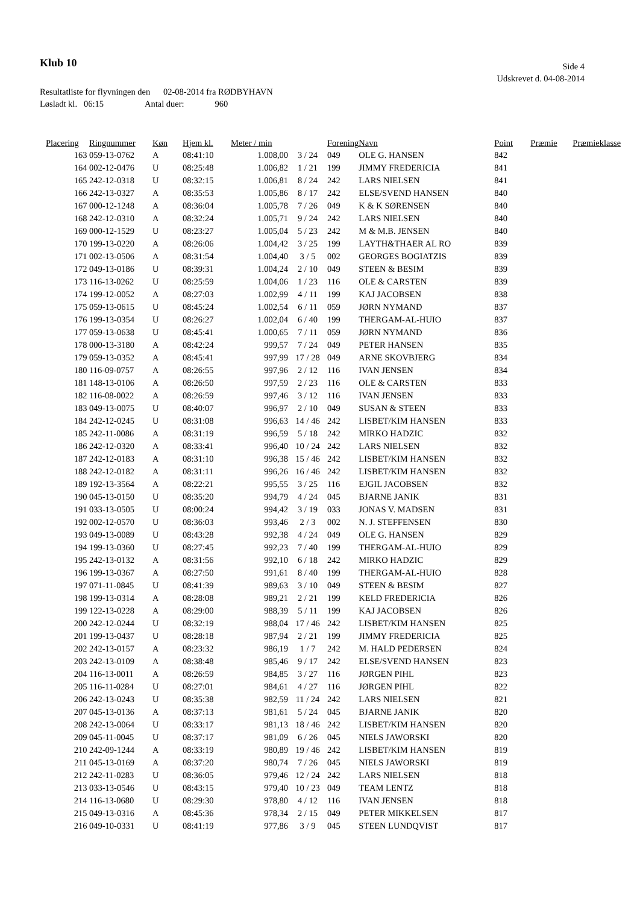Klub 10
Side 4
Udskrevet d. 04-08-2014
Resultatliste for flyvningen den 02-08-2014 fra RØDBYHAVN
Løsladt kl. 06:15 Antal duer: 960
| Placering | Ringnummer | Køn | Hjem kl. | Meter / min | | Forening | Navn | Point | Præmie | Præmieklasse |
| --- | --- | --- | --- | --- | --- | --- | --- | --- | --- | --- |
| 163 | 059-13-0762 | A | 08:41:10 | 1.008,00 | 3 / 24 | 049 | OLE G. HANSEN | 842 | | |
| 164 | 002-12-0476 | U | 08:25:48 | 1.006,82 | 1 / 21 | 199 | JIMMY FREDERICIA | 841 | | |
| 165 | 242-12-0318 | U | 08:32:15 | 1.006,81 | 8 / 24 | 242 | LARS NIELSEN | 841 | | |
| 166 | 242-13-0327 | A | 08:35:53 | 1.005,86 | 8 / 17 | 242 | ELSE/SVEND HANSEN | 840 | | |
| 167 | 000-12-1248 | A | 08:36:04 | 1.005,78 | 7 / 26 | 049 | K & K SØRENSEN | 840 | | |
| 168 | 242-12-0310 | A | 08:32:24 | 1.005,71 | 9 / 24 | 242 | LARS NIELSEN | 840 | | |
| 169 | 000-12-1529 | U | 08:23:27 | 1.005,04 | 5 / 23 | 242 | M & M.B. JENSEN | 840 | | |
| 170 | 199-13-0220 | A | 08:26:06 | 1.004,42 | 3 / 25 | 199 | LAYTH&THAER AL RO | 839 | | |
| 171 | 002-13-0506 | A | 08:31:54 | 1.004,40 | 3 / 5 | 002 | GEORGES BOGIATZIS | 839 | | |
| 172 | 049-13-0186 | U | 08:39:31 | 1.004,24 | 2 / 10 | 049 | STEEN & BESIM | 839 | | |
| 173 | 116-13-0262 | U | 08:25:59 | 1.004,06 | 1 / 23 | 116 | OLE & CARSTEN | 839 | | |
| 174 | 199-12-0052 | A | 08:27:03 | 1.002,99 | 4 / 11 | 199 | KAJ JACOBSEN | 838 | | |
| 175 | 059-13-0615 | U | 08:45:24 | 1.002,54 | 6 / 11 | 059 | JØRN NYMAND | 837 | | |
| 176 | 199-13-0354 | U | 08:26:27 | 1.002,04 | 6 / 40 | 199 | THERGAM-AL-HUIO | 837 | | |
| 177 | 059-13-0638 | U | 08:45:41 | 1.000,65 | 7 / 11 | 059 | JØRN NYMAND | 836 | | |
| 178 | 000-13-3180 | A | 08:42:24 | 999,57 | 7 / 24 | 049 | PETER HANSEN | 835 | | |
| 179 | 059-13-0352 | A | 08:45:41 | 997,99 | 17 / 28 | 049 | ARNE SKOVBJERG | 834 | | |
| 180 | 116-09-0757 | A | 08:26:55 | 997,96 | 2 / 12 | 116 | IVAN JENSEN | 834 | | |
| 181 | 148-13-0106 | A | 08:26:50 | 997,59 | 2 / 23 | 116 | OLE & CARSTEN | 833 | | |
| 182 | 116-08-0022 | A | 08:26:59 | 997,46 | 3 / 12 | 116 | IVAN JENSEN | 833 | | |
| 183 | 049-13-0075 | U | 08:40:07 | 996,97 | 2 / 10 | 049 | SUSAN & STEEN | 833 | | |
| 184 | 242-12-0245 | U | 08:31:08 | 996,63 | 14 / 46 | 242 | LISBET/KIM HANSEN | 833 | | |
| 185 | 242-11-0086 | A | 08:31:19 | 996,59 | 5 / 18 | 242 | MIRKO HADZIC | 832 | | |
| 186 | 242-12-0320 | A | 08:33:41 | 996,40 | 10 / 24 | 242 | LARS NIELSEN | 832 | | |
| 187 | 242-12-0183 | A | 08:31:10 | 996,38 | 15 / 46 | 242 | LISBET/KIM HANSEN | 832 | | |
| 188 | 242-12-0182 | A | 08:31:11 | 996,26 | 16 / 46 | 242 | LISBET/KIM HANSEN | 832 | | |
| 189 | 192-13-3564 | A | 08:22:21 | 995,55 | 3 / 25 | 116 | EJGIL JACOBSEN | 832 | | |
| 190 | 045-13-0150 | U | 08:35:20 | 994,79 | 4 / 24 | 045 | BJARNE JANIK | 831 | | |
| 191 | 033-13-0505 | U | 08:00:24 | 994,42 | 3 / 19 | 033 | JONAS V. MADSEN | 831 | | |
| 192 | 002-12-0570 | U | 08:36:03 | 993,46 | 2 / 3 | 002 | N. J. STEFFENSEN | 830 | | |
| 193 | 049-13-0089 | U | 08:43:28 | 992,38 | 4 / 24 | 049 | OLE G. HANSEN | 829 | | |
| 194 | 199-13-0360 | U | 08:27:45 | 992,23 | 7 / 40 | 199 | THERGAM-AL-HUIO | 829 | | |
| 195 | 242-13-0132 | A | 08:31:56 | 992,10 | 6 / 18 | 242 | MIRKO HADZIC | 829 | | |
| 196 | 199-13-0367 | A | 08:27:50 | 991,61 | 8 / 40 | 199 | THERGAM-AL-HUIO | 828 | | |
| 197 | 071-11-0845 | U | 08:41:39 | 989,63 | 3 / 10 | 049 | STEEN & BESIM | 827 | | |
| 198 | 199-13-0314 | A | 08:28:08 | 989,21 | 2 / 21 | 199 | KELD FREDERICIA | 826 | | |
| 199 | 122-13-0228 | A | 08:29:00 | 988,39 | 5 / 11 | 199 | KAJ JACOBSEN | 826 | | |
| 200 | 242-12-0244 | U | 08:32:19 | 988,04 | 17 / 46 | 242 | LISBET/KIM HANSEN | 825 | | |
| 201 | 199-13-0437 | U | 08:28:18 | 987,94 | 2 / 21 | 199 | JIMMY FREDERICIA | 825 | | |
| 202 | 242-13-0157 | A | 08:23:32 | 986,19 | 1 / 7 | 242 | M. HALD PEDERSEN | 824 | | |
| 203 | 242-13-0109 | A | 08:38:48 | 985,46 | 9 / 17 | 242 | ELSE/SVEND HANSEN | 823 | | |
| 204 | 116-13-0011 | A | 08:26:59 | 984,85 | 3 / 27 | 116 | JØRGEN PIHL | 823 | | |
| 205 | 116-11-0284 | U | 08:27:01 | 984,61 | 4 / 27 | 116 | JØRGEN PIHL | 822 | | |
| 206 | 242-13-0243 | U | 08:35:38 | 982,59 | 11 / 24 | 242 | LARS NIELSEN | 821 | | |
| 207 | 045-13-0136 | A | 08:37:13 | 981,61 | 5 / 24 | 045 | BJARNE JANIK | 820 | | |
| 208 | 242-13-0064 | U | 08:33:17 | 981,13 | 18 / 46 | 242 | LISBET/KIM HANSEN | 820 | | |
| 209 | 045-11-0045 | U | 08:37:17 | 981,09 | 6 / 26 | 045 | NIELS JAWORSKI | 820 | | |
| 210 | 242-09-1244 | A | 08:33:19 | 980,89 | 19 / 46 | 242 | LISBET/KIM HANSEN | 819 | | |
| 211 | 045-13-0169 | A | 08:37:20 | 980,74 | 7 / 26 | 045 | NIELS JAWORSKI | 819 | | |
| 212 | 242-11-0283 | U | 08:36:05 | 979,46 | 12 / 24 | 242 | LARS NIELSEN | 818 | | |
| 213 | 033-13-0546 | U | 08:43:15 | 979,40 | 10 / 23 | 049 | TEAM LENTZ | 818 | | |
| 214 | 116-13-0680 | U | 08:29:30 | 978,80 | 4 / 12 | 116 | IVAN JENSEN | 818 | | |
| 215 | 049-13-0316 | A | 08:45:36 | 978,34 | 2 / 15 | 049 | PETER MIKKELSEN | 817 | | |
| 216 | 049-10-0331 | U | 08:41:19 | 977,86 | 3 / 9 | 045 | STEEN LUNDQVIST | 817 | | |